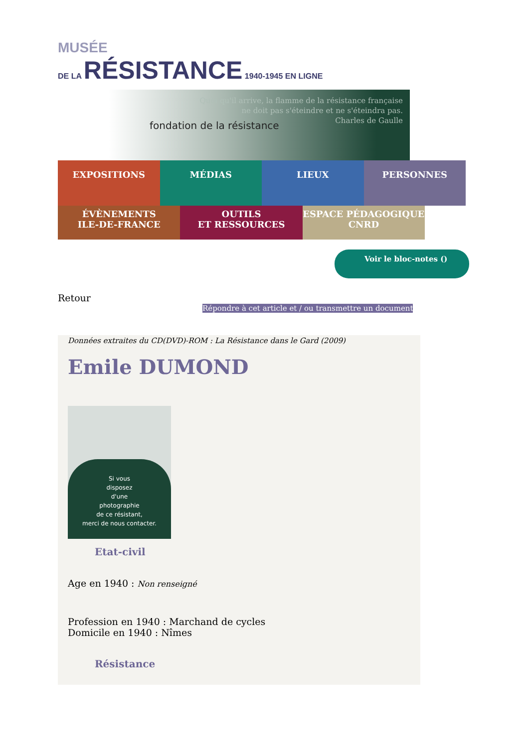MUSÉE
DE LA RÉSISTANCE 1940-1945 EN LIGNE
Quoi qu'il arrive, la flamme de la résistance française
ne doit pas s'éteindre et ne s'éteindra pas.
Charles de Gaulle
fondation de la résistance
EXPOSITIONS MÉDIAS LIEUX PERSONNES
ÉVÈNEMENTS
ILE-DE-FRANCE
OUTILS
ET RESSOURCES
ESPACE PÉDAGOGIQUE
CNRD
Voir le bloc-notes ()
Retour
Répondre à cet article et / ou transmettre un document
Données extraites du CD(DVD)-ROM : La Résistance dans le Gard (2009)
Emile DUMOND
Si vous
disposez
d'une
photographie
de ce résistant,
merci de nous contacter.
Etat-civil
Age en 1940 : Non renseigné
Profession en 1940 : Marchand de cycles
Domicile en 1940 : Nîmes
Résistance